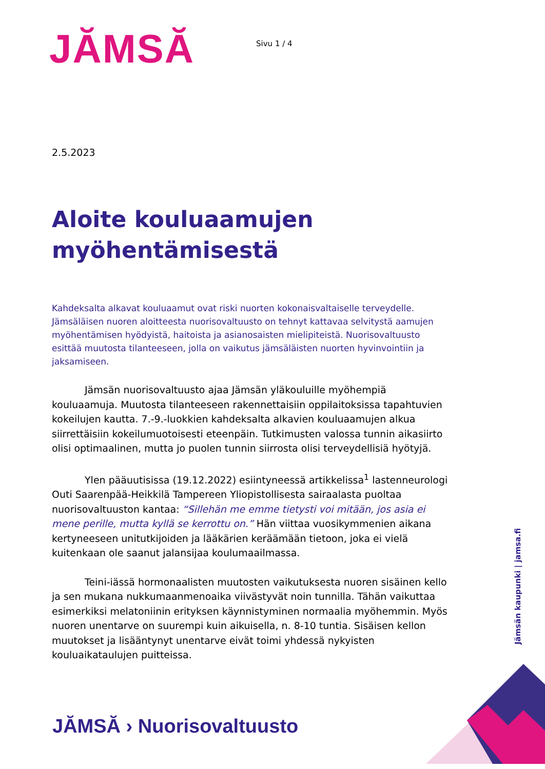JĂMSĂ
Sivu 1 / 4
2.5.2023
Aloite kouluaamujen
myöhentämisestä
Kahdeksalta alkavat kouluaamut ovat riski nuorten kokonaisvaltaiselle terveydelle. Jämsäläisen nuoren aloitteesta nuorisovaltuusto on tehnyt kattavaa selvitystä aamujen myöhentämisen hyödyistä, haitoista ja asianosaisten mielipiteistä. Nuorisovaltuusto esittää muutosta tilanteeseen, jolla on vaikutus jämsäläisten nuorten hyvinvointiin ja jaksamiseen.
Jämsän nuorisovaltuusto ajaa Jämsän yläkouluille myöhempiä kouluaamuja. Muutosta tilanteeseen rakennettaisiin oppilaitoksissa tapahtuvien kokeilujen kautta. 7.-9.-luokkien kahdeksalta alkavien kouluaamujen alkua siirrettäisiin kokeilumuotoisesti eteenpäin. Tutkimusten valossa tunnin aikasiirto olisi optimaalinen, mutta jo puolen tunnin siirrosta olisi terveydellisiä hyötyjä.
Ylen pääuutisissa (19.12.2022) esiintyneessä artikkelissa<sup>1</sup> lastenneurologi Outi Saarenpää-Heikkilä Tampereen Yliopistollisesta sairaalasta puoltaa nuorisovaltuuston kantaa: “Sillehän me emme tietysti voi mitään, jos asia ei mene perille, mutta kyllä se kerrottu on.” Hän viittaa vuosikymmenien aikana kertyneeseen unitutkijoiden ja lääkärien keräämään tietoon, joka ei vielä kuitenkaan ole saanut jalansijaa koulumaailmassa.
Teini-iässä hormonaalisten muutosten vaikutuksesta nuoren sisäinen kello ja sen mukana nukkumaanmenoaika viivästyvät noin tunnilla. Tähän vaikuttaa esimerkiksi melatoniinin erityksen käynnistyminen normaalia myöhemmin. Myös nuoren unentarve on suurempi kuin aikuisella, n. 8-10 tuntia. Sisäisen kellon muutokset ja lisääntynyt unentarve eivät toimi yhdessä nykyisten kouluaikataulujen puitteissa.
Jämsän kaupunki | jamsa.fi
JĂMSĂ › Nuorisovaltuusto